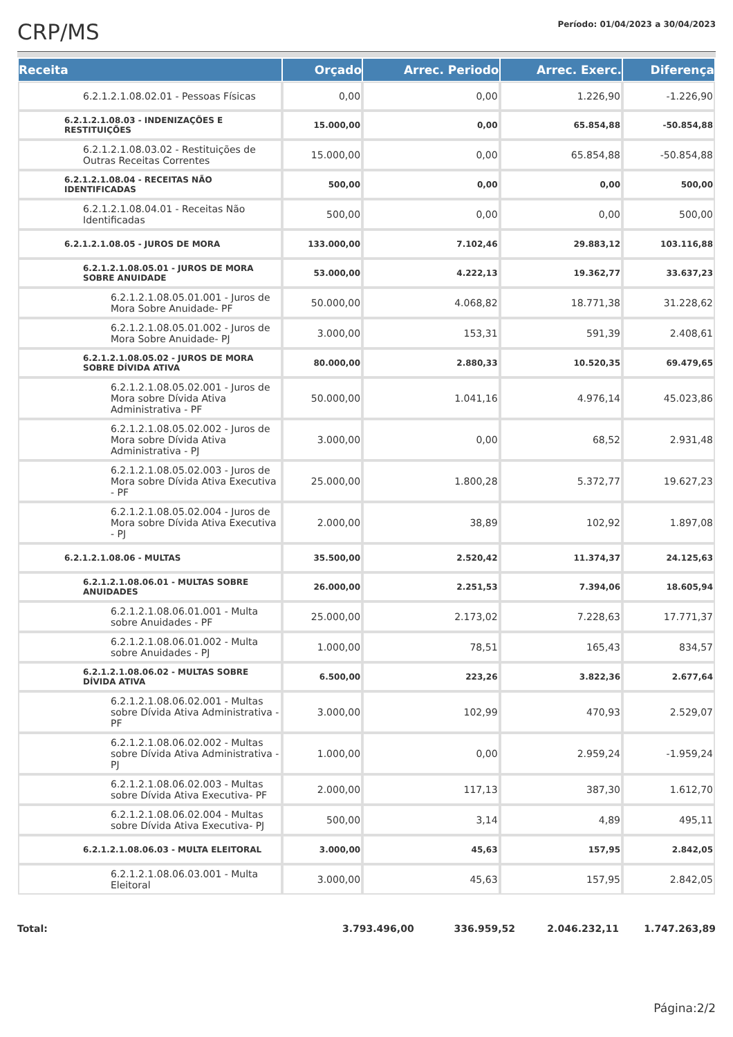CRP/MS
Período: 01/04/2023 a 30/04/2023
| Receita | Orçado | Arrec. Periodo | Arrec. Exerc. | Diferença |
| --- | --- | --- | --- | --- |
| 6.2.1.2.1.08.02.01 - Pessoas Físicas | 0,00 | 0,00 | 1.226,90 | -1.226,90 |
| 6.2.1.2.1.08.03 - INDENIZAÇÕES E RESTITUIÇÕES | 15.000,00 | 0,00 | 65.854,88 | -50.854,88 |
| 6.2.1.2.1.08.03.02 - Restituições de Outras Receitas Correntes | 15.000,00 | 0,00 | 65.854,88 | -50.854,88 |
| 6.2.1.2.1.08.04 - RECEITAS NÃO IDENTIFICADAS | 500,00 | 0,00 | 0,00 | 500,00 |
| 6.2.1.2.1.08.04.01 - Receitas Não Identificadas | 500,00 | 0,00 | 0,00 | 500,00 |
| 6.2.1.2.1.08.05 - JUROS DE MORA | 133.000,00 | 7.102,46 | 29.883,12 | 103.116,88 |
| 6.2.1.2.1.08.05.01 - JUROS DE MORA SOBRE ANUIDADE | 53.000,00 | 4.222,13 | 19.362,77 | 33.637,23 |
| 6.2.1.2.1.08.05.01.001 - Juros de Mora Sobre Anuidade- PF | 50.000,00 | 4.068,82 | 18.771,38 | 31.228,62 |
| 6.2.1.2.1.08.05.01.002 - Juros de Mora Sobre Anuidade- PJ | 3.000,00 | 153,31 | 591,39 | 2.408,61 |
| 6.2.1.2.1.08.05.02 - JUROS DE MORA SOBRE DÍVIDA ATIVA | 80.000,00 | 2.880,33 | 10.520,35 | 69.479,65 |
| 6.2.1.2.1.08.05.02.001 - Juros de Mora sobre Dívida Ativa Administrativa - PF | 50.000,00 | 1.041,16 | 4.976,14 | 45.023,86 |
| 6.2.1.2.1.08.05.02.002 - Juros de Mora sobre Dívida Ativa Administrativa - PJ | 3.000,00 | 0,00 | 68,52 | 2.931,48 |
| 6.2.1.2.1.08.05.02.003 - Juros de Mora sobre Dívida Ativa Executiva - PF | 25.000,00 | 1.800,28 | 5.372,77 | 19.627,23 |
| 6.2.1.2.1.08.05.02.004 - Juros de Mora sobre Dívida Ativa Executiva - PJ | 2.000,00 | 38,89 | 102,92 | 1.897,08 |
| 6.2.1.2.1.08.06 - MULTAS | 35.500,00 | 2.520,42 | 11.374,37 | 24.125,63 |
| 6.2.1.2.1.08.06.01 - MULTAS SOBRE ANUIDADES | 26.000,00 | 2.251,53 | 7.394,06 | 18.605,94 |
| 6.2.1.2.1.08.06.01.001 - Multa sobre Anuidades - PF | 25.000,00 | 2.173,02 | 7.228,63 | 17.771,37 |
| 6.2.1.2.1.08.06.01.002 - Multa sobre Anuidades - PJ | 1.000,00 | 78,51 | 165,43 | 834,57 |
| 6.2.1.2.1.08.06.02 - MULTAS SOBRE DÍVIDA ATIVA | 6.500,00 | 223,26 | 3.822,36 | 2.677,64 |
| 6.2.1.2.1.08.06.02.001 - Multas sobre Dívida Ativa Administrativa - PF | 3.000,00 | 102,99 | 470,93 | 2.529,07 |
| 6.2.1.2.1.08.06.02.002 - Multas sobre Dívida Ativa Administrativa - PJ | 1.000,00 | 0,00 | 2.959,24 | -1.959,24 |
| 6.2.1.2.1.08.06.02.003 - Multas sobre Dívida Ativa Executiva- PF | 2.000,00 | 117,13 | 387,30 | 1.612,70 |
| 6.2.1.2.1.08.06.02.004 - Multas sobre Dívida Ativa Executiva- PJ | 500,00 | 3,14 | 4,89 | 495,11 |
| 6.2.1.2.1.08.06.03 - MULTA ELEITORAL | 3.000,00 | 45,63 | 157,95 | 2.842,05 |
| 6.2.1.2.1.08.06.03.001 - Multa Eleitoral | 3.000,00 | 45,63 | 157,95 | 2.842,05 |
Total: 3.793.496,00
336.959,52 2.046.232,11 1.747.263,89
Página:2/2